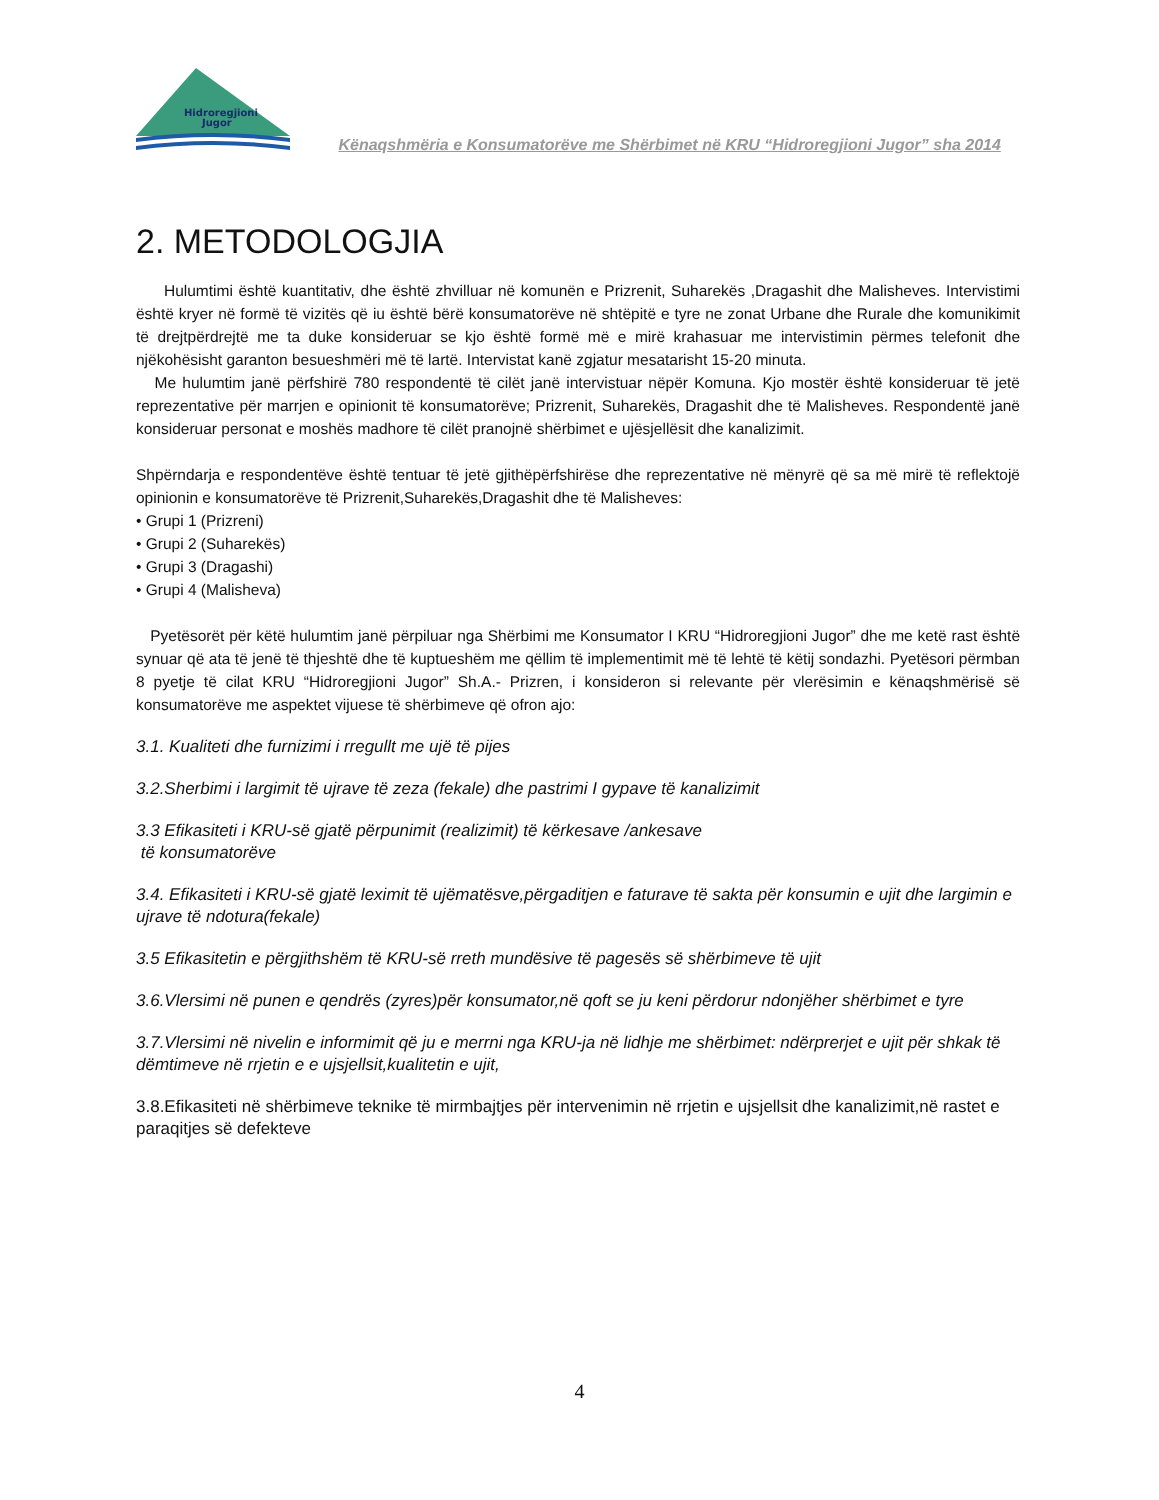Hidroregjioni
Jugor
Kënaqshmëria e Konsumatorëve me Shërbimet në KRU “Hidroregjioni Jugor” sha 2014
2. METODOLOGJIA
Hulumtimi është kuantitativ, dhe është zhvilluar në komunën e Prizrenit, Suharekës ,Dragashit dhe Malisheves. Intervistimi është kryer në formë të vizitës që iu është bërë konsumatorëve në shtëpitë e tyre ne zonat Urbane dhe Rurale dhe komunikimit të drejtpërdrejtë me ta duke konsideruar se kjo është formë më e mirë krahasuar me intervistimin përmes telefonit dhe njëkohësisht garanton besueshmëri më të lartë. Intervistat kanë zgjatur mesatarisht 15-20 minuta.
Me hulumtim janë përfshirë 780 respondentë të cilët janë intervistuar nëpër Komuna. Kjo mostër është konsideruar të jetë reprezentative për marrjen e opinionit të konsumatorëve; Prizrenit, Suharekës, Dragashit dhe të Malisheves. Respondentë janë konsideruar personat e moshës madhore të cilët pranojnë shërbimet e ujësjellësit dhe kanalizimit.
Shpërndarja e respondentëve është tentuar të jetë gjithëpërfshirëse dhe reprezentative në mënyrë që sa më mirë të reflektojë opinionin e konsumatorëve të Prizrenit,Suharekës,Dragashit dhe të Malisheves:
• Grupi 1 (Prizreni)
• Grupi 2 (Suharekës)
• Grupi 3 (Dragashi)
• Grupi 4 (Malisheva)
Pyetësorët për këtë hulumtim janë përpiluar nga Shërbimi me Konsumator I KRU “Hidroregjioni Jugor” dhe me ketë rast është synuar që ata të jenë të thjeshtë dhe të kuptueshëm me qëllim të implementimit më të lehtë të këtij sondazhi. Pyetësori përmban 8 pyetje të cilat KRU “Hidroregjioni Jugor” Sh.A.- Prizren, i konsideron si relevante për vlerësimin e kënaqshmërisë së konsumatorëve me aspektet vijuese të shërbimeve që ofron ajo:
3.1. Kualiteti dhe furnizimi i rregullt me ujë të pijes
3.2.Sherbimi i largimit të ujrave të zeza (fekale) dhe pastrimi I gypave të kanalizimit
3.3 Efikasiteti i KRU-së gjatë përpunimit (realizimit) të kërkesave /ankesave
të konsumatorëve
3.4. Efikasiteti i KRU-së gjatë leximit të ujëmatësve,përgaditjen e faturave të sakta për konsumin e ujit dhe largimin e ujrave të ndotura(fekale)
3.5 Efikasitetin e përgjithshëm të KRU-së rreth mundësive të pagesës së shërbimeve të ujit
3.6.Vlersimi në punen e qendrës (zyres)për konsumator,në qoft se ju keni përdorur ndonjëher shërbimet e tyre
3.7.Vlersimi në nivelin e informimit që ju e merrni nga KRU-ja në lidhje me shërbimet: ndërprerjet e ujit për shkak të dëmtimeve në rrjetin e e ujsjellsit,kualitetin e ujit,
3.8.Efikasiteti në shërbimeve teknike të mirmbajtjes për intervenimin në rrjetin e ujsjellsit dhe kanalizimit,në rastet e paraqitjes së defekteve
4